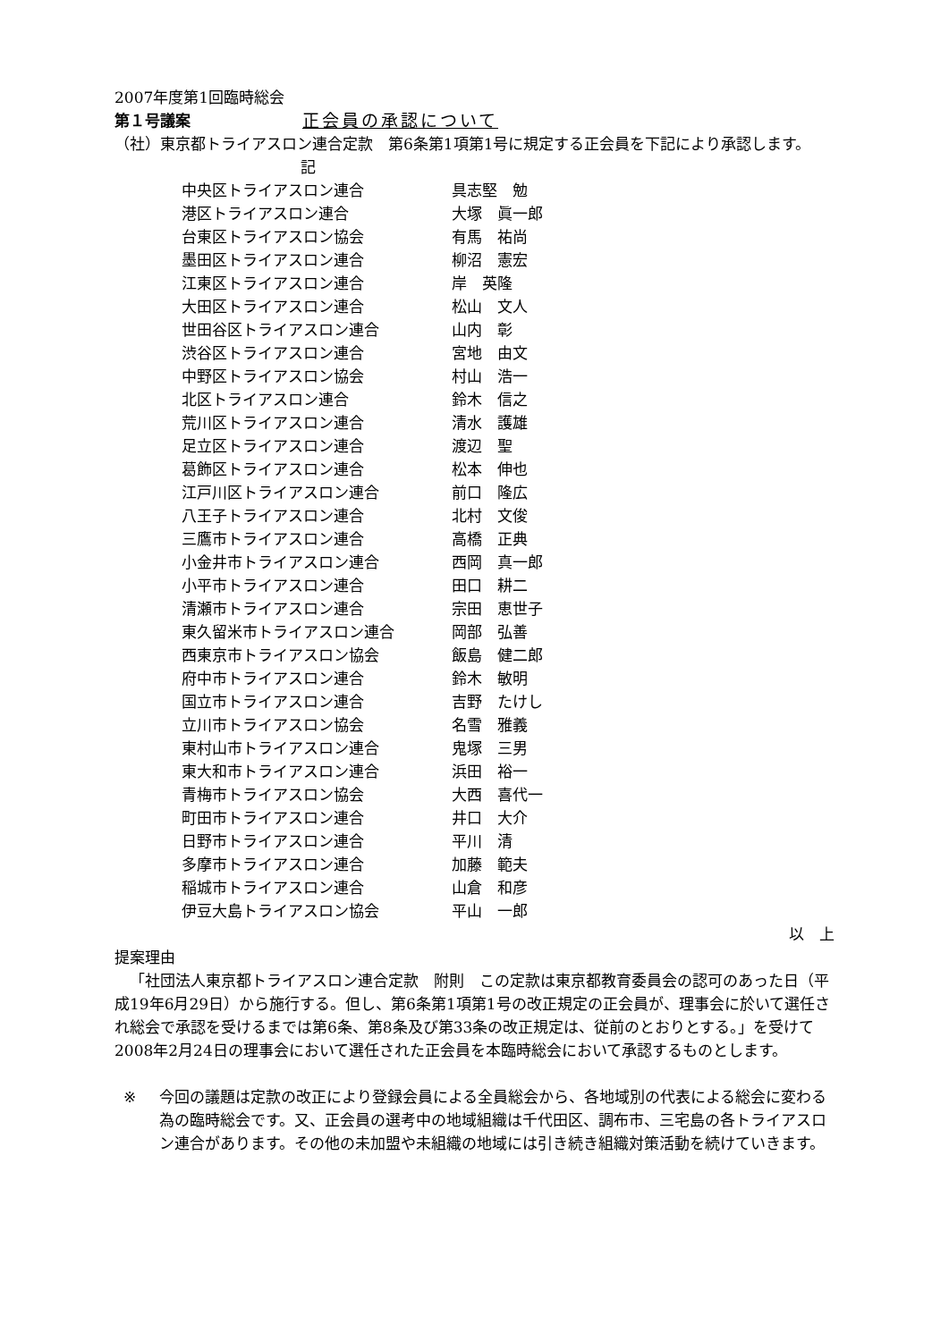2007年度第1回臨時総会
第１号議案 正会員の承認について
（社）東京都トライアスロン連合定款　第6条第1項第1号に規定する正会員を下記により承認します。
記
| 中央区トライアスロン連合 | 具志堅 勉 |
| 港区トライアスロン連合 | 大塚 眞一郎 |
| 台東区トライアスロン協会 | 有馬 祐尚 |
| 墨田区トライアスロン連合 | 柳沼 憲宏 |
| 江東区トライアスロン連合 | 岸 英隆 |
| 大田区トライアスロン連合 | 松山 文人 |
| 世田谷区トライアスロン連合 | 山内 彰 |
| 渋谷区トライアスロン連合 | 宮地 由文 |
| 中野区トライアスロン協会 | 村山 浩一 |
| 北区トライアスロン連合 | 鈴木 信之 |
| 荒川区トライアスロン連合 | 清水 護雄 |
| 足立区トライアスロン連合 | 渡辺 聖 |
| 葛飾区トライアスロン連合 | 松本 伸也 |
| 江戸川区トライアスロン連合 | 前口 隆広 |
| 八王子トライアスロン連合 | 北村 文俊 |
| 三鷹市トライアスロン連合 | 高橋 正典 |
| 小金井市トライアスロン連合 | 西岡 真一郎 |
| 小平市トライアスロン連合 | 田口 耕二 |
| 清瀬市トライアスロン連合 | 宗田 恵世子 |
| 東久留米市トライアスロン連合 | 岡部 弘善 |
| 西東京市トライアスロン協会 | 飯島 健二郎 |
| 府中市トライアスロン連合 | 鈴木 敏明 |
| 国立市トライアスロン連合 | 吉野 たけし |
| 立川市トライアスロン協会 | 名雪 雅義 |
| 東村山市トライアスロン連合 | 鬼塚 三男 |
| 東大和市トライアスロン連合 | 浜田 裕一 |
| 青梅市トライアスロン協会 | 大西 喜代一 |
| 町田市トライアスロン連合 | 井口 大介 |
| 日野市トライアスロン連合 | 平川 清 |
| 多摩市トライアスロン連合 | 加藤 範夫 |
| 稲城市トライアスロン連合 | 山倉 和彦 |
| 伊豆大島トライアスロン協会 | 平山 一郎 |
以　上
提案理由
「社団法人東京都トライアスロン連合定款　附則　この定款は東京都教育委員会の認可のあった日（平成19年6月29日）から施行する。但し、第6条第1項第1号の改正規定の正会員が、理事会に於いて選任され総会で承認を受けるまでは第6条、第8条及び第33条の改正規定は、従前のとおりとする。」を受けて2008年2月24日の理事会において選任された正会員を本臨時総会において承認するものとします。
※ 今回の議題は定款の改正により登録会員による全員総会から、各地域別の代表による総会に変わる為の臨時総会です。又、正会員の選考中の地域組織は千代田区、調布市、三宅島の各トライアスロン連合があります。その他の未加盟や未組織の地域には引き続き組織対策活動を続けていきます。